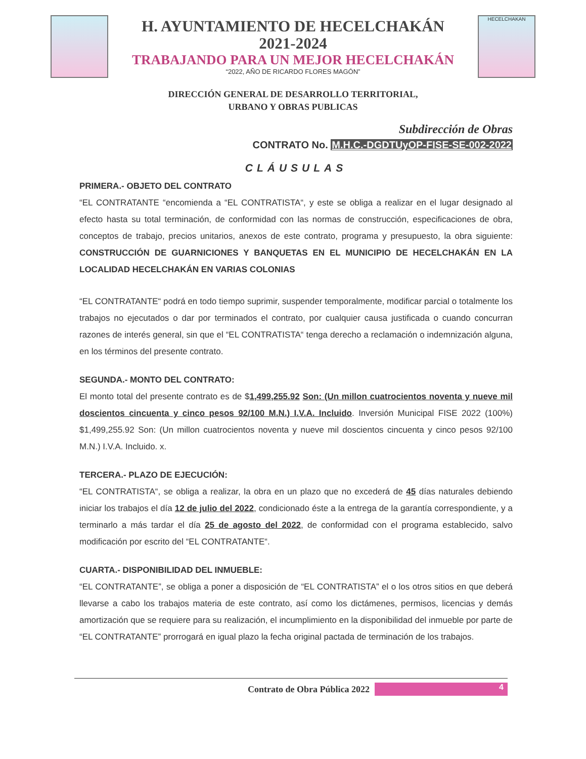H. AYUNTAMIENTO DE HECELCHAKÁN
2021-2024
TRABAJANDO PARA UN MEJOR HECELCHAKÁN
“2022, AÑO DE RICARDO FLORES MAGÓN”
HECELCHAKAN
DIRECCIÓN GENERAL DE DESARROLLO TERRITORIAL,
URBANO Y OBRAS PUBLICAS
Subdirección de Obras
CONTRATO No. M.H.C.-DGDTUyOP-FISE-SE-002-2022
CLÁUSULAS
PRIMERA.- OBJETO DEL CONTRATO
“EL CONTRATANTE “encomienda a “EL CONTRATISTA“, y este se obliga a realizar en el lugar designado al efecto hasta su total terminación, de conformidad con las normas de construcción, especificaciones de obra, conceptos de trabajo, precios unitarios, anexos de este contrato, programa y presupuesto, la obra siguiente: CONSTRUCCIÓN DE GUARNICIONES Y BANQUETAS EN EL MUNICIPIO DE HECELCHAKÁN EN LA LOCALIDAD HECELCHAKÁN EN VARIAS COLONIAS
“EL CONTRATANTE“ podrá en todo tiempo suprimir, suspender temporalmente, modificar parcial o totalmente los trabajos no ejecutados o dar por terminados el contrato, por cualquier causa justificada o cuando concurran razones de interés general, sin que el “EL CONTRATISTA“ tenga derecho a reclamación o indemnización alguna, en los términos del presente contrato.
SEGUNDA.- MONTO DEL CONTRATO:
El monto total del presente contrato es de $1,499,255.92 Son: (Un millon cuatrocientos noventa y nueve mil doscientos cincuenta y cinco pesos 92/100 M.N.) I.V.A. Incluido. Inversión Municipal FISE 2022 (100%) $1,499,255.92 Son: (Un millon cuatrocientos noventa y nueve mil doscientos cincuenta y cinco pesos 92/100 M.N.) I.V.A. Incluido. x.
TERCERA.- PLAZO DE EJECUCIÓN:
“EL CONTRATISTA“, se obliga a realizar, la obra en un plazo que no excederá de 45 días naturales debiendo iniciar los trabajos el día 12 de julio del 2022, condicionado éste a la entrega de la garantía correspondiente, y a terminarlo a más tardar el día 25 de agosto del 2022, de conformidad con el programa establecido, salvo modificación por escrito del “EL CONTRATANTE“.
CUARTA.- DISPONIBILIDAD DEL INMUEBLE:
“EL CONTRATANTE”, se obliga a poner a disposición de “EL CONTRATISTA” el o los otros sitios en que deberá llevarse a cabo los trabajos materia de este contrato, así como los dictámenes, permisos, licencias y demás amortización que se requiere para su realización, el incumplimiento en la disponibilidad del inmueble por parte de “EL CONTRATANTE” prorrogará en igual plazo la fecha original pactada de terminación de los trabajos.
Contrato de Obra Pública 2022
4